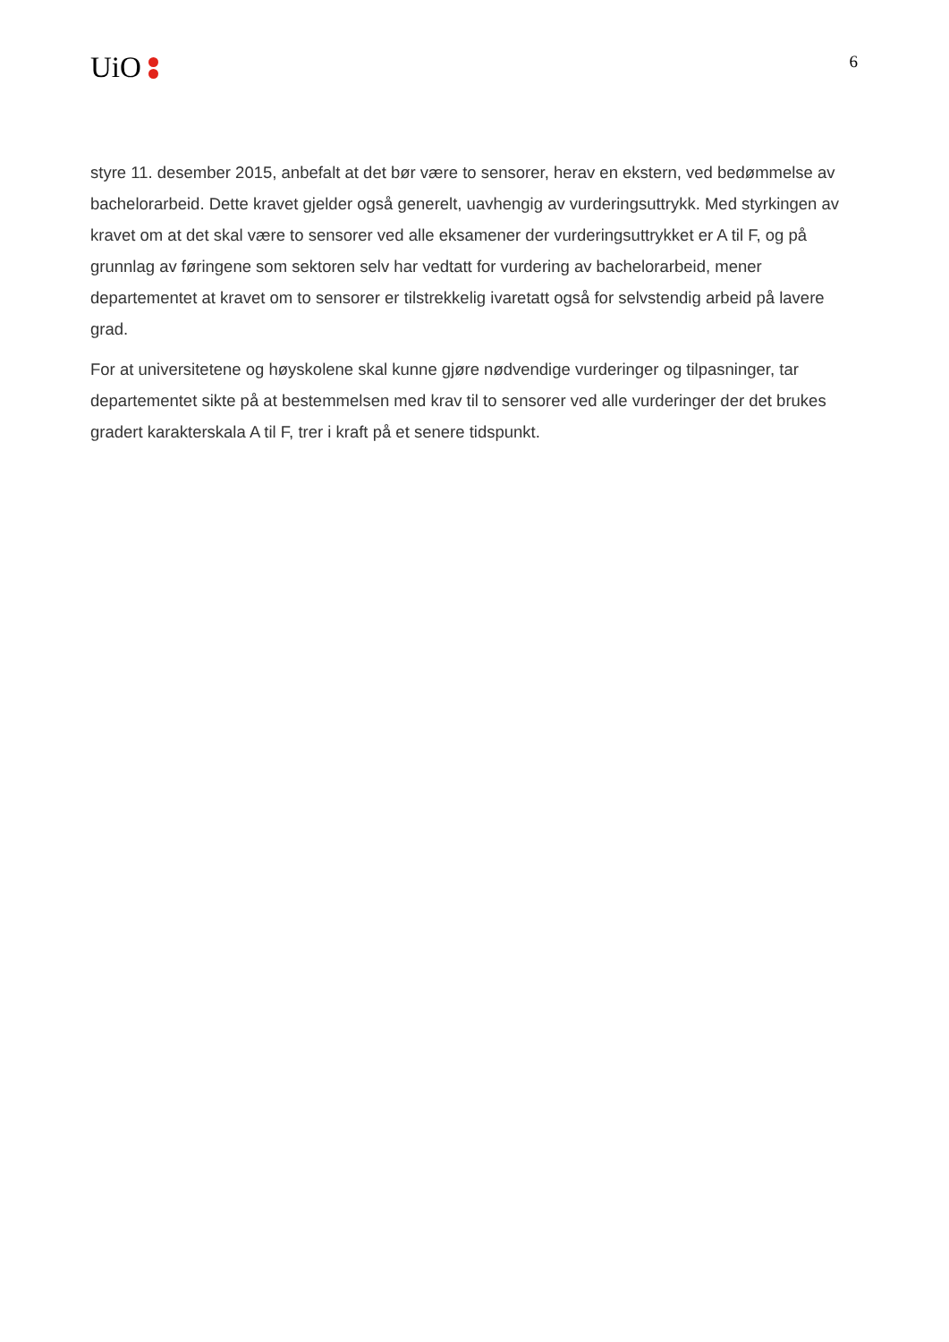UiO
6
styre 11. desember 2015, anbefalt at det bør være to sensorer, herav en ekstern, ved bedømmelse av bachelorarbeid. Dette kravet gjelder også generelt, uavhengig av vurderingsuttrykk. Med styrkingen av kravet om at det skal være to sensorer ved alle eksamener der vurderingsuttrykket er A til F, og på grunnlag av føringene som sektoren selv har vedtatt for vurdering av bachelorarbeid, mener departementet at kravet om to sensorer er tilstrekkelig ivaretatt også for selvstendig arbeid på lavere grad.
For at universitetene og høyskolene skal kunne gjøre nødvendige vurderinger og tilpasninger, tar departementet sikte på at bestemmelsen med krav til to sensorer ved alle vurderinger der det brukes gradert karakterskala A til F, trer i kraft på et senere tidspunkt.